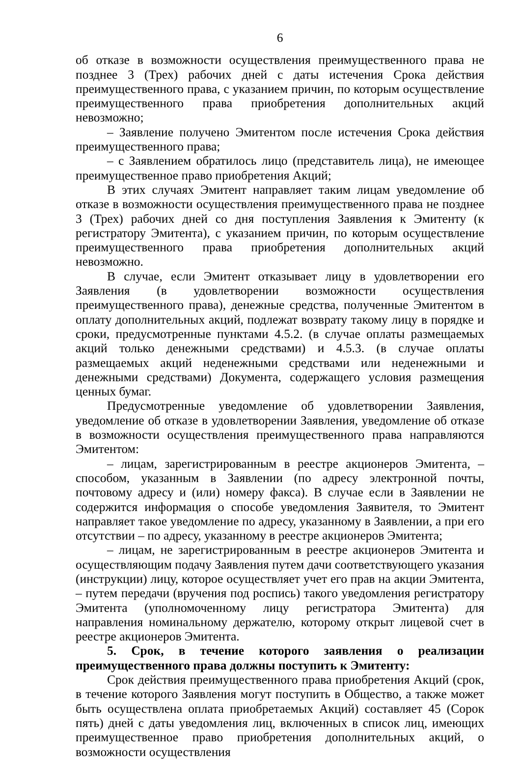6
об отказе в возможности осуществления преимущественного права не позднее 3 (Трех) рабочих дней с даты истечения Срока действия преимущественного права, с указанием причин, по которым осуществление преимущественного права приобретения дополнительных акций невозможно;
– Заявление получено Эмитентом после истечения Срока действия преимущественного права;
– с Заявлением обратилось лицо (представитель лица), не имеющее преимущественное право приобретения Акций;
В этих случаях Эмитент направляет таким лицам уведомление об отказе в возможности осуществления преимущественного права не позднее 3 (Трех) рабочих дней со дня поступления Заявления к Эмитенту (к регистратору Эмитента), с указанием причин, по которым осуществление преимущественного права приобретения дополнительных акций невозможно.
В случае, если Эмитент отказывает лицу в удовлетворении его Заявления (в удовлетворении возможности осуществления преимущественного права), денежные средства, полученные Эмитентом в оплату дополнительных акций, подлежат возврату такому лицу в порядке и сроки, предусмотренные пунктами 4.5.2. (в случае оплаты размещаемых акций только денежными средствами) и 4.5.3. (в случае оплаты размещаемых акций неденежными средствами или неденежными и денежными средствами) Документа, содержащего условия размещения ценных бумаг.
Предусмотренные уведомление об удовлетворении Заявления, уведомление об отказе в удовлетворении Заявления, уведомление об отказе в возможности осуществления преимущественного права направляются Эмитентом:
– лицам, зарегистрированным в реестре акционеров Эмитента, – способом, указанным в Заявлении (по адресу электронной почты, почтовому адресу и (или) номеру факса). В случае если в Заявлении не содержится информация о способе уведомления Заявителя, то Эмитент направляет такое уведомление по адресу, указанному в Заявлении, а при его отсутствии – по адресу, указанному в реестре акционеров Эмитента;
– лицам, не зарегистрированным в реестре акционеров Эмитента и осуществляющим подачу Заявления путем дачи соответствующего указания (инструкции) лицу, которое осуществляет учет его прав на акции Эмитента, – путем передачи (вручения под роспись) такого уведомления регистратору Эмитента (уполномоченному лицу регистратора Эмитента) для направления номинальному держателю, которому открыт лицевой счет в реестре акционеров Эмитента.
5. Срок, в течение которого заявления о реализации преимущественного права должны поступить к Эмитенту:
Срок действия преимущественного права приобретения Акций (срок, в течение которого Заявления могут поступить в Общество, а также может быть осуществлена оплата приобретаемых Акций) составляет 45 (Сорок пять) дней с даты уведомления лиц, включенных в список лиц, имеющих преимущественное право приобретения дополнительных акций, о возможности осуществления